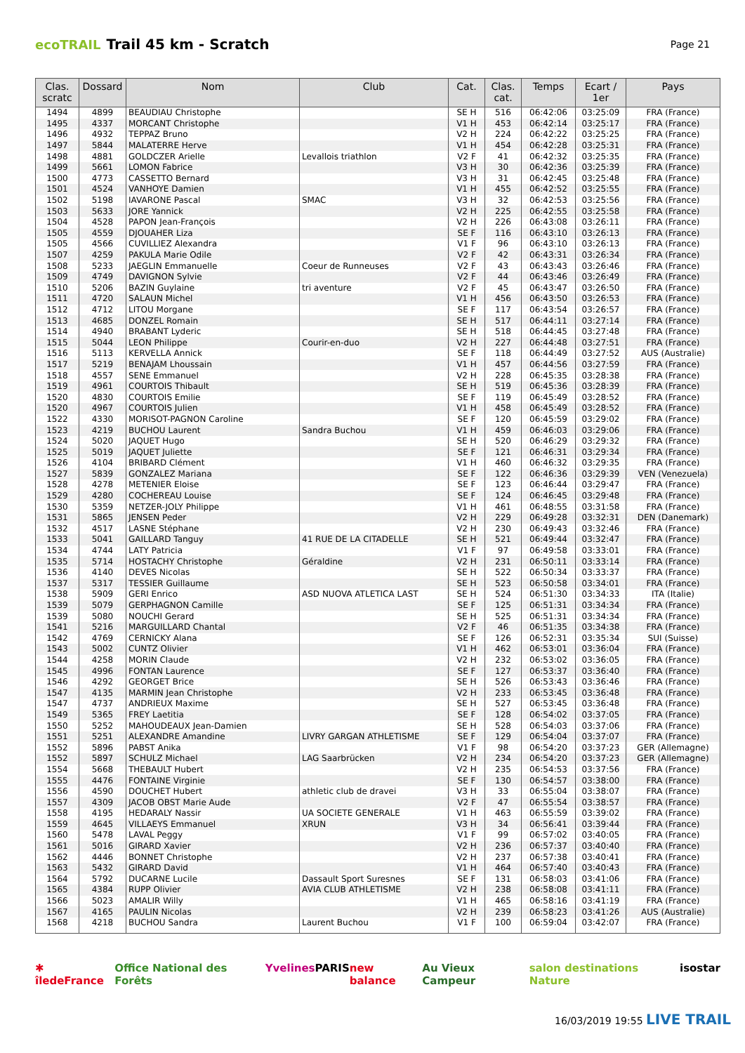ecoTRAIL Trail 45 km - Scratch
Page 21
| Clas. scratc | Dossard | Nom | Club | Cat. | Clas. cat. | Temps | Ecart / 1er | Pays |
| --- | --- | --- | --- | --- | --- | --- | --- | --- |
| 1494 | 4899 | BEAUDIAU Christophe | | SE H | 516 | 06:42:06 | 03:25:09 | FRA (France) |
| 1495 | 4337 | MORCANT Christophe | | V1 H | 453 | 06:42:14 | 03:25:17 | FRA (France) |
| 1496 | 4932 | TEPPAZ Bruno | | V2 H | 224 | 06:42:22 | 03:25:25 | FRA (France) |
| 1497 | 5844 | MALATERRE Herve | | V1 H | 454 | 06:42:28 | 03:25:31 | FRA (France) |
| 1498 | 4881 | GOLDCZER Arielle | Levallois triathlon | V2 F | 41 | 06:42:32 | 03:25:35 | FRA (France) |
| 1499 | 5661 | LOMON Fabrice | | V3 H | 30 | 06:42:36 | 03:25:39 | FRA (France) |
| 1500 | 4773 | CASSETTO Bernard | | V3 H | 31 | 06:42:45 | 03:25:48 | FRA (France) |
| 1501 | 4524 | VANHOYE Damien | | V1 H | 455 | 06:42:52 | 03:25:55 | FRA (France) |
| 1502 | 5198 | IAVARONE Pascal | SMAC | V3 H | 32 | 06:42:53 | 03:25:56 | FRA (France) |
| 1503 | 5633 | JORE Yannick | | V2 H | 225 | 06:42:55 | 03:25:58 | FRA (France) |
| 1504 | 4528 | PAPON Jean-François | | V2 H | 226 | 06:43:08 | 03:26:11 | FRA (France) |
| 1505 | 4559 | DJOUAHER Liza | | SE F | 116 | 06:43:10 | 03:26:13 | FRA (France) |
| 1505 | 4566 | CUVILLIEZ Alexandra | | V1 F | 96 | 06:43:10 | 03:26:13 | FRA (France) |
| 1507 | 4259 | PAKULA Marie Odile | | V2 F | 42 | 06:43:31 | 03:26:34 | FRA (France) |
| 1508 | 5233 | JAEGLIN Emmanuelle | Coeur de Runneuses | V2 F | 43 | 06:43:43 | 03:26:46 | FRA (France) |
| 1509 | 4749 | DAVIGNON Sylvie | | V2 F | 44 | 06:43:46 | 03:26:49 | FRA (France) |
| 1510 | 5206 | BAZIN Guylaine | tri aventure | V2 F | 45 | 06:43:47 | 03:26:50 | FRA (France) |
| 1511 | 4720 | SALAUN Michel | | V1 H | 456 | 06:43:50 | 03:26:53 | FRA (France) |
| 1512 | 4712 | LITOU Morgane | | SE F | 117 | 06:43:54 | 03:26:57 | FRA (France) |
| 1513 | 4685 | DONZEL Romain | | SE H | 517 | 06:44:11 | 03:27:14 | FRA (France) |
| 1514 | 4940 | BRABANT Lyderic | | SE H | 518 | 06:44:45 | 03:27:48 | FRA (France) |
| 1515 | 5044 | LEON Philippe | Courir-en-duo | V2 H | 227 | 06:44:48 | 03:27:51 | FRA (France) |
| 1516 | 5113 | KERVELLA Annick | | SE F | 118 | 06:44:49 | 03:27:52 | AUS (Australie) |
| 1517 | 5219 | BENAJAM Lhoussain | | V1 H | 457 | 06:44:56 | 03:27:59 | FRA (France) |
| 1518 | 4557 | SENE Emmanuel | | V2 H | 228 | 06:45:35 | 03:28:38 | FRA (France) |
| 1519 | 4961 | COURTOIS Thibault | | SE H | 519 | 06:45:36 | 03:28:39 | FRA (France) |
| 1520 | 4830 | COURTOIS Emilie | | SE F | 119 | 06:45:49 | 03:28:52 | FRA (France) |
| 1520 | 4967 | COURTOIS Julien | | V1 H | 458 | 06:45:49 | 03:28:52 | FRA (France) |
| 1522 | 4330 | MORISOT-PAGNON Caroline | | SE F | 120 | 06:45:59 | 03:29:02 | FRA (France) |
| 1523 | 4219 | BUCHOU Laurent | Sandra Buchou | V1 H | 459 | 06:46:03 | 03:29:06 | FRA (France) |
| 1524 | 5020 | JAQUET Hugo | | SE H | 520 | 06:46:29 | 03:29:32 | FRA (France) |
| 1525 | 5019 | JAQUET Juliette | | SE F | 121 | 06:46:31 | 03:29:34 | FRA (France) |
| 1526 | 4104 | BRIBARD Clément | | V1 H | 460 | 06:46:32 | 03:29:35 | FRA (France) |
| 1527 | 5839 | GONZALEZ Mariana | | SE F | 122 | 06:46:36 | 03:29:39 | VEN (Venezuela) |
| 1528 | 4278 | METENIER Eloise | | SE F | 123 | 06:46:44 | 03:29:47 | FRA (France) |
| 1529 | 4280 | COCHEREAU Louise | | SE F | 124 | 06:46:45 | 03:29:48 | FRA (France) |
| 1530 | 5359 | NETZER-JOLY Philippe | | V1 H | 461 | 06:48:55 | 03:31:58 | FRA (France) |
| 1531 | 5865 | JENSEN Peder | | V2 H | 229 | 06:49:28 | 03:32:31 | DEN (Danemark) |
| 1532 | 4517 | LASNE Stéphane | | V2 H | 230 | 06:49:43 | 03:32:46 | FRA (France) |
| 1533 | 5041 | GAILLARD Tanguy | 41 RUE DE LA CITADELLE | SE H | 521 | 06:49:44 | 03:32:47 | FRA (France) |
| 1534 | 4744 | LATY Patricia | | V1 F | 97 | 06:49:58 | 03:33:01 | FRA (France) |
| 1535 | 5714 | HOSTACHY Christophe | Géraldine | V2 H | 231 | 06:50:11 | 03:33:14 | FRA (France) |
| 1536 | 4140 | DEVES Nicolas | | SE H | 522 | 06:50:34 | 03:33:37 | FRA (France) |
| 1537 | 5317 | TESSIER Guillaume | | SE H | 523 | 06:50:58 | 03:34:01 | FRA (France) |
| 1538 | 5909 | GERI Enrico | ASD NUOVA ATLETICA LAST | SE H | 524 | 06:51:30 | 03:34:33 | ITA (Italie) |
| 1539 | 5079 | GERPHAGNON Camille | | SE F | 125 | 06:51:31 | 03:34:34 | FRA (France) |
| 1539 | 5080 | NOUCHI Gerard | | SE H | 525 | 06:51:31 | 03:34:34 | FRA (France) |
| 1541 | 5216 | MARGUILLARD Chantal | | V2 F | 46 | 06:51:35 | 03:34:38 | FRA (France) |
| 1542 | 4769 | CERNICKY Alana | | SE F | 126 | 06:52:31 | 03:35:34 | SUI (Suisse) |
| 1543 | 5002 | CUNTZ Olivier | | V1 H | 462 | 06:53:01 | 03:36:04 | FRA (France) |
| 1544 | 4258 | MORIN Claude | | V2 H | 232 | 06:53:02 | 03:36:05 | FRA (France) |
| 1545 | 4996 | FONTAN Laurence | | SE F | 127 | 06:53:37 | 03:36:40 | FRA (France) |
| 1546 | 4292 | GEORGET Brice | | SE H | 526 | 06:53:43 | 03:36:46 | FRA (France) |
| 1547 | 4135 | MARMIN Jean Christophe | | V2 H | 233 | 06:53:45 | 03:36:48 | FRA (France) |
| 1547 | 4737 | ANDRIEUX Maxime | | SE H | 527 | 06:53:45 | 03:36:48 | FRA (France) |
| 1549 | 5365 | FREY Laetitia | | SE F | 128 | 06:54:02 | 03:37:05 | FRA (France) |
| 1550 | 5252 | MAHOUDEAUX Jean-Damien | | SE H | 528 | 06:54:03 | 03:37:06 | FRA (France) |
| 1551 | 5251 | ALEXANDRE Amandine | LIVRY GARGAN ATHLETISME | SE F | 129 | 06:54:04 | 03:37:07 | FRA (France) |
| 1552 | 5896 | PABST Anika | | V1 F | 98 | 06:54:20 | 03:37:23 | GER (Allemagne) |
| 1552 | 5897 | SCHULZ Michael | LAG Saarbrücken | V2 H | 234 | 06:54:20 | 03:37:23 | GER (Allemagne) |
| 1554 | 5668 | THEBAULT Hubert | | V2 H | 235 | 06:54:53 | 03:37:56 | FRA (France) |
| 1555 | 4476 | FONTAINE Virginie | | SE F | 130 | 06:54:57 | 03:38:00 | FRA (France) |
| 1556 | 4590 | DOUCHET Hubert | athletic club de dravei | V3 H | 33 | 06:55:04 | 03:38:07 | FRA (France) |
| 1557 | 4309 | JACOB OBST Marie Aude | | V2 F | 47 | 06:55:54 | 03:38:57 | FRA (France) |
| 1558 | 4195 | HEDARALY Nassir | UA SOCIETE GENERALE | V1 H | 463 | 06:55:59 | 03:39:02 | FRA (France) |
| 1559 | 4645 | VILLAEYS Emmanuel | XRUN | V3 H | 34 | 06:56:41 | 03:39:44 | FRA (France) |
| 1560 | 5478 | LAVAL Peggy | | V1 F | 99 | 06:57:02 | 03:40:05 | FRA (France) |
| 1561 | 5016 | GIRARD Xavier | | V2 H | 236 | 06:57:37 | 03:40:40 | FRA (France) |
| 1562 | 4446 | BONNET Christophe | | V2 H | 237 | 06:57:38 | 03:40:41 | FRA (France) |
| 1563 | 5432 | GIRARD David | | V1 H | 464 | 06:57:40 | 03:40:43 | FRA (France) |
| 1564 | 5792 | DUCARNE Lucile | Dassault Sport Suresnes | SE F | 131 | 06:58:03 | 03:41:06 | FRA (France) |
| 1565 | 4384 | RUPP Olivier | AVIA CLUB ATHLETISME | V2 H | 238 | 06:58:08 | 03:41:11 | FRA (France) |
| 1566 | 5023 | AMALIR Willy | | V1 H | 465 | 06:58:16 | 03:41:19 | FRA (France) |
| 1567 | 4165 | PAULIN Nicolas | | V2 H | 239 | 06:58:23 | 03:41:26 | AUS (Australie) |
| 1568 | 4218 | BUCHOU Sandra | Laurent Buchou | V1 F | 100 | 06:59:04 | 03:42:07 | FRA (France) |
✱ îledeFrance Office National des Forêts Yvelines PARIS new balance Au Vieux Campeur salon destinations Nature isostar
16/03/2019 19:55 LIVE TRAIL